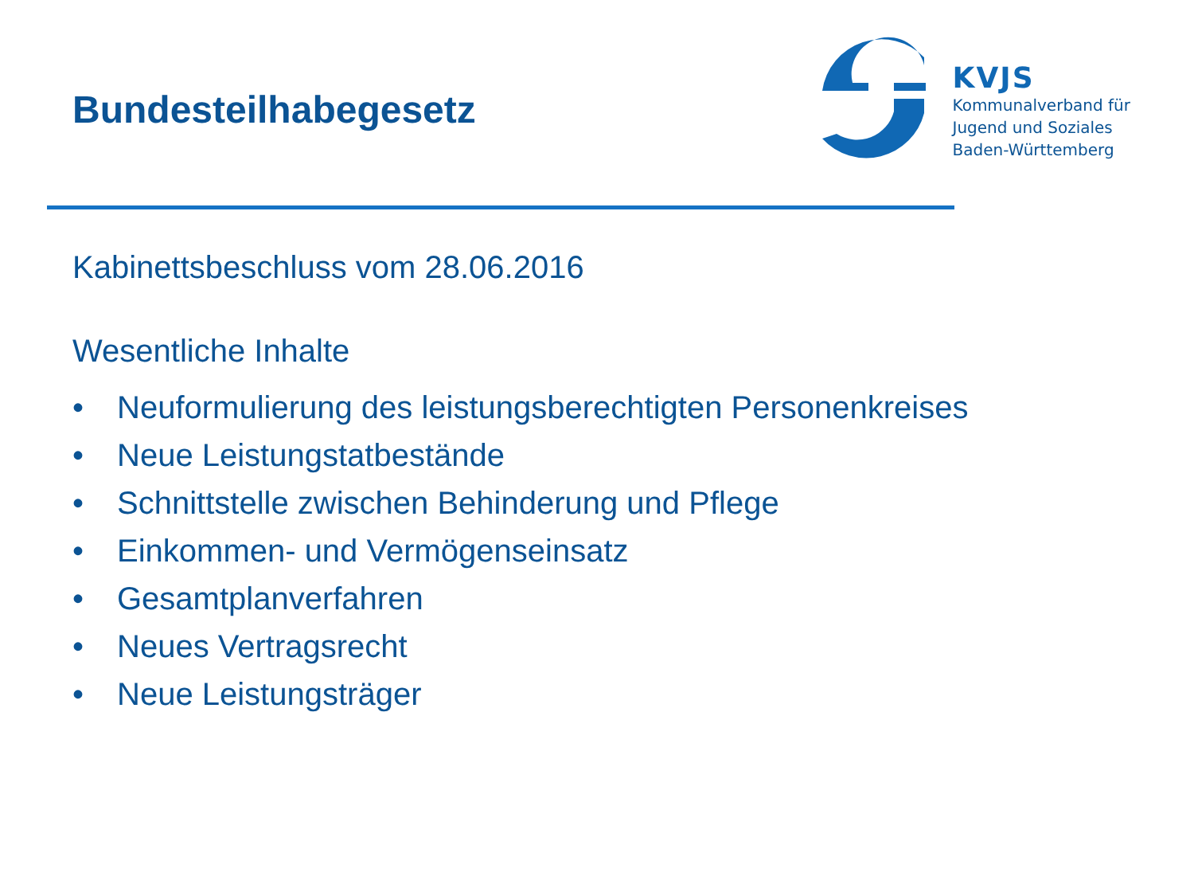Bundesteilhabegesetz
KVJS
Kommunalverband für
Jugend und Soziales
Baden-Württemberg
Kabinettsbeschluss vom 28.06.2016
Wesentliche Inhalte
• Neuformulierung des leistungsberechtigten Personenkreises
• Neue Leistungstatbestände
• Schnittstelle zwischen Behinderung und Pflege
• Einkommen- und Vermögenseinsatz
• Gesamtplanverfahren
• Neues Vertragsrecht
• Neue Leistungsträger